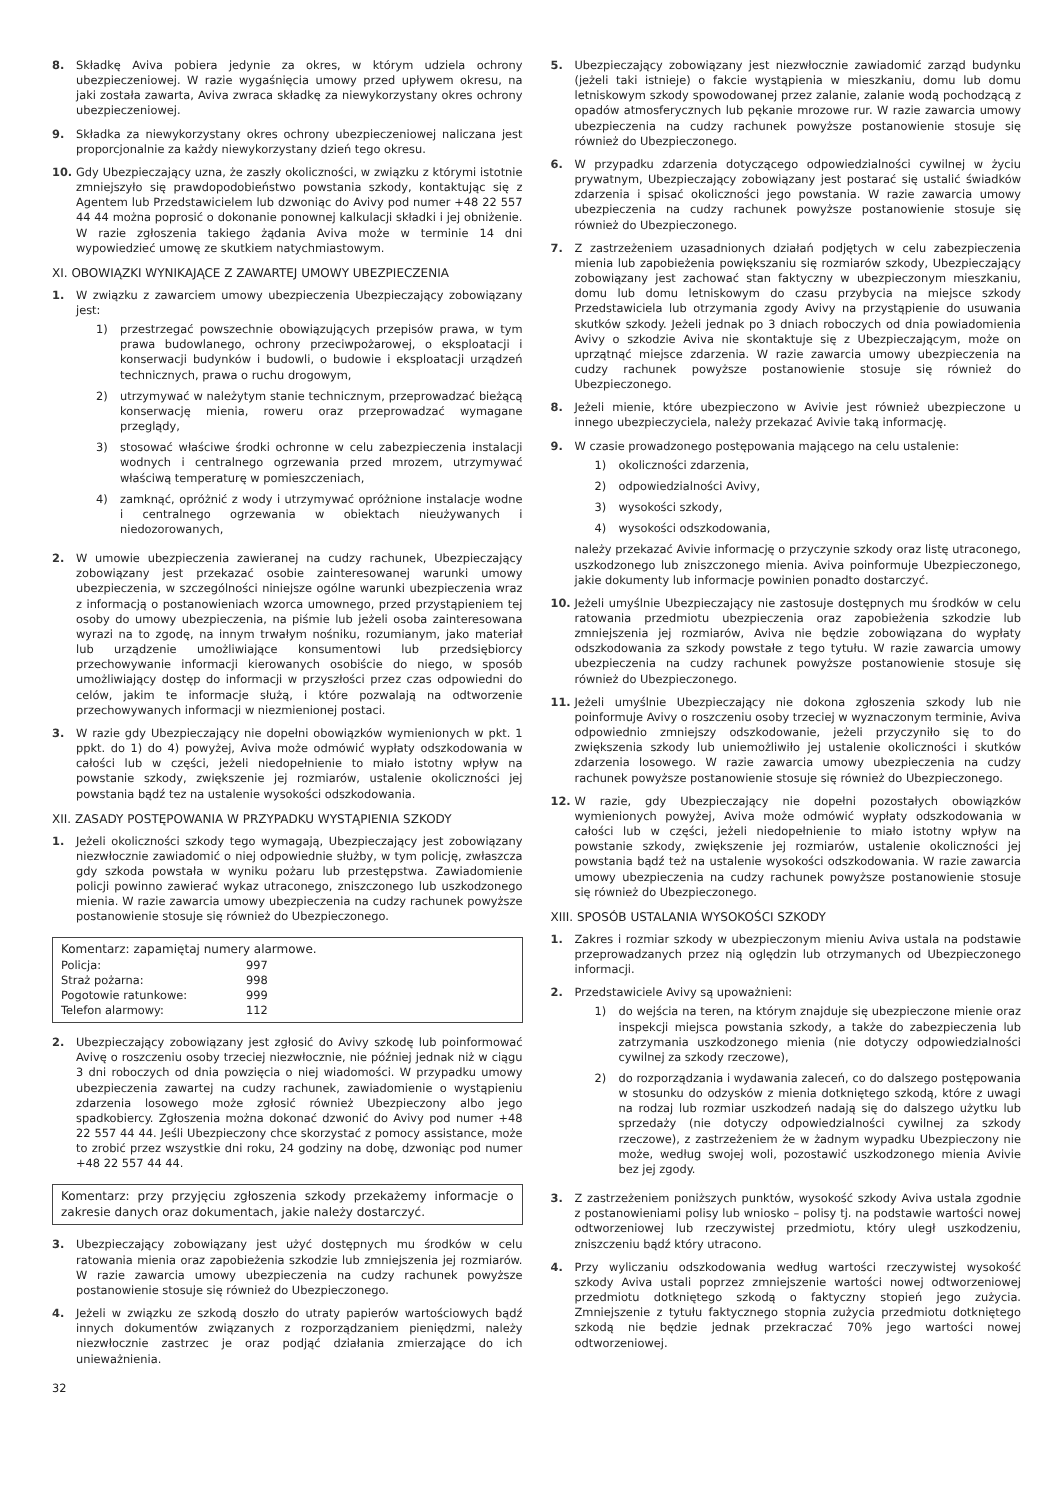8. Składkę Aviva pobiera jedynie za okres, w którym udziela ochrony ubezpieczeniowej. W razie wygaśnięcia umowy przed upływem okresu, na jaki została zawarta, Aviva zwraca składkę za niewykorzystany okres ochrony ubezpieczeniowej.
9. Składka za niewykorzystany okres ochrony ubezpieczeniowej naliczana jest proporcjonalnie za każdy niewykorzystany dzień tego okresu.
10. Gdy Ubezpieczający uzna, że zaszły okoliczności, w związku z którymi istotnie zmniejszyło się prawdopodobieństwo powstania szkody, kontaktując się z Agentem lub Przedstawicielem lub dzwoniąc do Avivy pod numer +48 22 557 44 44 można poprosić o dokonanie ponownej kalkulacji składki i jej obniżenie. W razie zgłoszenia takiego żądania Aviva może w terminie 14 dni wypowiedzieć umowę ze skutkiem natychmiastowym.
XI. OBOWIĄZKI WYNIKAJĄCE Z ZAWARTEJ UMOWY UBEZPIECZENIA
1. W związku z zawarciem umowy ubezpieczenia Ubezpieczający zobowiązany jest:
1) przestrzegać powszechnie obowiązujących przepisów prawa, w tym prawa budowlanego, ochrony przeciwpożarowej, o eksploatacji i konserwacji budynków i budowli, o budowie i eksploatacji urządzeń technicznych, prawa o ruchu drogowym,
2) utrzymywać w należytym stanie technicznym, przeprowadzać bieżącą konserwację mienia, roweru oraz przeprowadzać wymagane przeglądy,
3) stosować właściwe środki ochronne w celu zabezpieczenia instalacji wodnych i centralnego ogrzewania przed mrozem, utrzymywać właściwą temperaturę w pomieszczeniach,
4) zamknąć, opróżnić z wody i utrzymywać opróżnione instalacje wodne i centralnego ogrzewania w obiektach nieużywanych i niedozorowanych,
2. W umowie ubezpieczenia zawieranej na cudzy rachunek, Ubezpieczający zobowiązany jest przekazać osobie zainteresowanej warunki umowy ubezpieczenia, w szczególności niniejsze ogólne warunki ubezpieczenia wraz z informacją o postanowieniach wzorca umownego, przed przystąpieniem tej osoby do umowy ubezpieczenia, na piśmie lub jeżeli osoba zainteresowana wyrazi na to zgodę, na innym trwałym nośniku, rozumianym, jako materiał lub urządzenie umożliwiające konsumentowi lub przedsiębiorcy przechowywanie informacji kierowanych osobiście do niego, w sposób umożliwiający dostęp do informacji w przyszłości przez czas odpowiedni do celów, jakim te informacje służą, i które pozwalają na odtworzenie przechowywanych informacji w niezmienionej postaci.
3. W razie gdy Ubezpieczający nie dopełni obowiązków wymienionych w pkt. 1 ppkt. do 1) do 4) powyżej, Aviva może odmówić wypłaty odszkodowania w całości lub w części, jeżeli niedopełnienie to miało istotny wpływ na powstanie szkody, zwiększenie jej rozmiarów, ustalenie okoliczności jej powstania bądź tez na ustalenie wysokości odszkodowania.
XII. ZASADY POSTĘPOWANIA W PRZYPADKU WYSTĄPIENIA SZKODY
1. Jeżeli okoliczności szkody tego wymagają, Ubezpieczający jest zobowiązany niezwłocznie zawiadomić o niej odpowiednie służby, w tym policję, zwłaszcza gdy szkoda powstała w wyniku pożaru lub przestępstwa. Zawiadomienie policji powinno zawierać wykaz utraconego, zniszczonego lub uszkodzonego mienia. W razie zawarcia umowy ubezpieczenia na cudzy rachunek powyższe postanowienie stosuje się również do Ubezpieczonego.
Komentarz: zapamiętaj numery alarmowe.
| Policja: | 997 |
| Straż pożarna: | 998 |
| Pogotowie ratunkowe: | 999 |
| Telefon alarmowy: | 112 |
2. Ubezpieczający zobowiązany jest zgłosić do Avivy szkodę lub poinformować Avivę o roszczeniu osoby trzeciej niezwłocznie, nie później jednak niż w ciągu 3 dni roboczych od dnia powzięcia o niej wiadomości. W przypadku umowy ubezpieczenia zawartej na cudzy rachunek, zawiadomienie o wystąpieniu zdarzenia losowego może zgłosić również Ubezpieczony albo jego spadkobiercy. Zgłoszenia można dokonać dzwonić do Avivy pod numer +48 22 557 44 44. Jeśli Ubezpieczony chce skorzystać z pomocy assistance, może to zrobić przez wszystkie dni roku, 24 godziny na dobę, dzwoniąc pod numer +48 22 557 44 44.
Komentarz: przy przyjęciu zgłoszenia szkody przekażemy informacje o zakresie danych oraz dokumentach, jakie należy dostarczyć.
3. Ubezpieczający zobowiązany jest użyć dostępnych mu środków w celu ratowania mienia oraz zapobieżenia szkodzie lub zmniejszenia jej rozmiarów. W razie zawarcia umowy ubezpieczenia na cudzy rachunek powyższe postanowienie stosuje się również do Ubezpieczonego.
4. Jeżeli w związku ze szkodą doszło do utraty papierów wartościowych bądź innych dokumentów związanych z rozporządzaniem pieniędzmi, należy niezwłocznie zastrzec je oraz podjąć działania zmierzające do ich unieważnienia.
32
5. Ubezpieczający zobowiązany jest niezwłocznie zawiadomić zarząd budynku (jeżeli taki istnieje) o fakcie wystąpienia w mieszkaniu, domu lub domu letniskowym szkody spowodowanej przez zalanie, zalanie wodą pochodzącą z opadów atmosferycznych lub pękanie mrozowe rur. W razie zawarcia umowy ubezpieczenia na cudzy rachunek powyższe postanowienie stosuje się również do Ubezpieczonego.
6. W przypadku zdarzenia dotyczącego odpowiedzialności cywilnej w życiu prywatnym, Ubezpieczający zobowiązany jest postarać się ustalić świadków zdarzenia i spisać okoliczności jego powstania. W razie zawarcia umowy ubezpieczenia na cudzy rachunek powyższe postanowienie stosuje się również do Ubezpieczonego.
7. Z zastrzeżeniem uzasadnionych działań podjętych w celu zabezpieczenia mienia lub zapobieżenia powiększaniu się rozmiarów szkody, Ubezpieczający zobowiązany jest zachować stan faktyczny w ubezpieczonym mieszkaniu, domu lub domu letniskowym do czasu przybycia na miejsce szkody Przedstawiciela lub otrzymania zgody Avivy na przystąpienie do usuwania skutków szkody. Jeżeli jednak po 3 dniach roboczych od dnia powiadomienia Avivy o szkodzie Aviva nie skontaktuje się z Ubezpieczającym, może on uprzątnąć miejsce zdarzenia. W razie zawarcia umowy ubezpieczenia na cudzy rachunek powyższe postanowienie stosuje się również do Ubezpieczonego.
8. Jeżeli mienie, które ubezpieczono w Avivie jest również ubezpieczone u innego ubezpieczyciela, należy przekazać Avivie taką informację.
9. W czasie prowadzonego postępowania mającego na celu ustalenie:
1) okoliczności zdarzenia,
2) odpowiedzialności Avivy,
3) wysokości szkody,
4) wysokości odszkodowania,
należy przekazać Avivie informację o przyczynie szkody oraz listę utraconego, uszkodzonego lub zniszczonego mienia. Aviva poinformuje Ubezpieczonego, jakie dokumenty lub informacje powinien ponadto dostarczyć.
10. Jeżeli umyślnie Ubezpieczający nie zastosuje dostępnych mu środków w celu ratowania przedmiotu ubezpieczenia oraz zapobieżenia szkodzie lub zmniejszenia jej rozmiarów, Aviva nie będzie zobowiązana do wypłaty odszkodowania za szkody powstałe z tego tytułu. W razie zawarcia umowy ubezpieczenia na cudzy rachunek powyższe postanowienie stosuje się również do Ubezpieczonego.
11. Jeżeli umyślnie Ubezpieczający nie dokona zgłoszenia szkody lub nie poinformuje Avivy o roszczeniu osoby trzeciej w wyznaczonym terminie, Aviva odpowiednio zmniejszy odszkodowanie, jeżeli przyczyniło się to do zwiększenia szkody lub uniemożliwiło jej ustalenie okoliczności i skutków zdarzenia losowego. W razie zawarcia umowy ubezpieczenia na cudzy rachunek powyższe postanowienie stosuje się również do Ubezpieczonego.
12. W razie, gdy Ubezpieczający nie dopełni pozostałych obowiązków wymienionych powyżej, Aviva może odmówić wypłaty odszkodowania w całości lub w części, jeżeli niedopełnienie to miało istotny wpływ na powstanie szkody, zwiększenie jej rozmiarów, ustalenie okoliczności jej powstania bądź też na ustalenie wysokości odszkodowania. W razie zawarcia umowy ubezpieczenia na cudzy rachunek powyższe postanowienie stosuje się również do Ubezpieczonego.
XIII. SPOSÓB USTALANIA WYSOKOŚCI SZKODY
1. Zakres i rozmiar szkody w ubezpieczonym mieniu Aviva ustala na podstawie przeprowadzanych przez nią oględzin lub otrzymanych od Ubezpieczonego informacji.
2. Przedstawiciele Avivy są upoważnieni:
1) do wejścia na teren, na którym znajduje się ubezpieczone mienie oraz inspekcji miejsca powstania szkody, a także do zabezpieczenia lub zatrzymania uszkodzonego mienia (nie dotyczy odpowiedzialności cywilnej za szkody rzeczowe),
2) do rozporządzania i wydawania zaleceń, co do dalszego postępowania w stosunku do odzysków z mienia dotkniętego szkodą, które z uwagi na rodzaj lub rozmiar uszkodzeń nadają się do dalszego użytku lub sprzedaży (nie dotyczy odpowiedzialności cywilnej za szkody rzeczowe), z zastrzeżeniem że w żadnym wypadku Ubezpieczony nie może, według swojej woli, pozostawić uszkodzonego mienia Avivie bez jej zgody.
3. Z zastrzeżeniem poniższych punktów, wysokość szkody Aviva ustala zgodnie z postanowieniami polisy lub wniosko – polisy tj. na podstawie wartości nowej odtworzeniowej lub rzeczywistej przedmiotu, który uległ uszkodzeniu, zniszczeniu bądź który utracono.
4. Przy wyliczaniu odszkodowania według wartości rzeczywistej wysokość szkody Aviva ustali poprzez zmniejszenie wartości nowej odtworzeniowej przedmiotu dotkniętego szkodą o faktyczny stopień jego zużycia. Zmniejszenie z tytułu faktycznego stopnia zużycia przedmiotu dotkniętego szkodą nie będzie jednak przekraczać 70% jego wartości nowej odtworzeniowej.